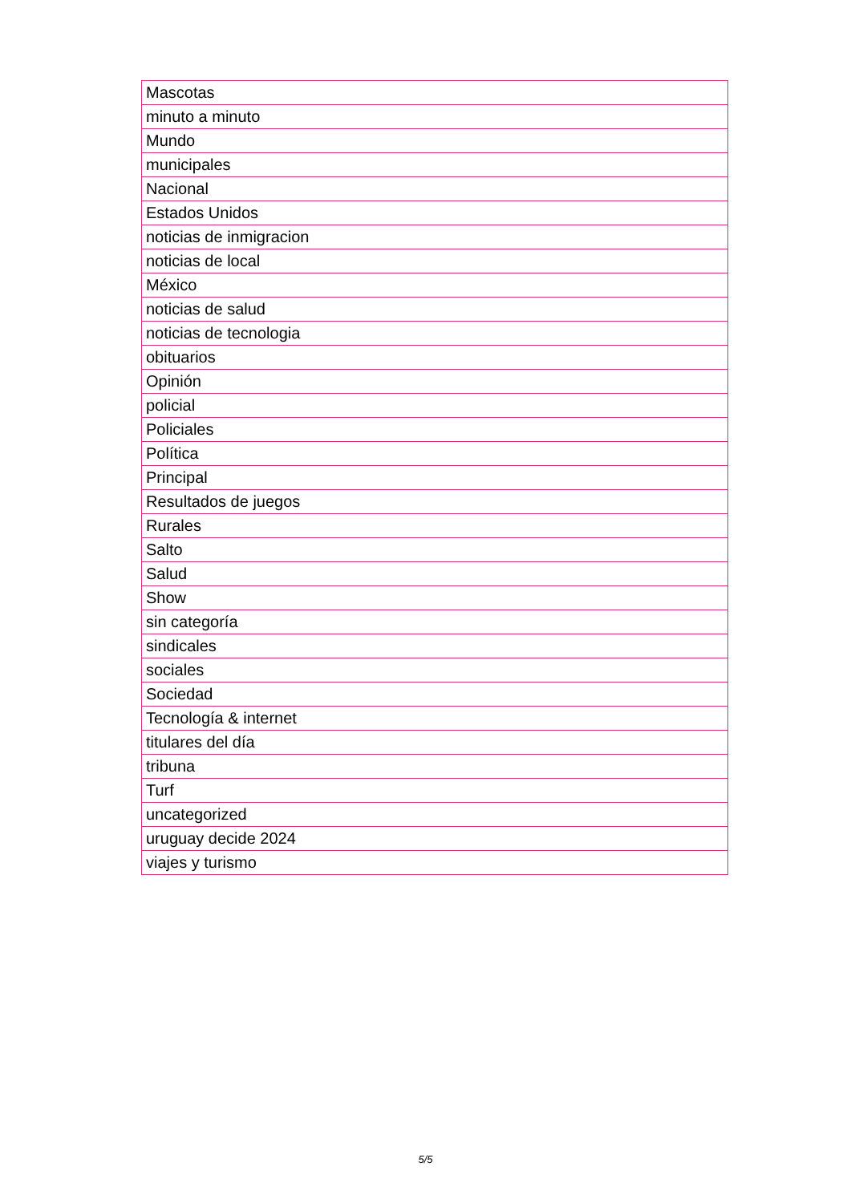| Mascotas |
| minuto a minuto |
| Mundo |
| municipales |
| Nacional |
| Estados Unidos |
| noticias de inmigracion |
| noticias de local |
| México |
| noticias de salud |
| noticias de tecnologia |
| obituarios |
| Opinión |
| policial |
| Policiales |
| Política |
| Principal |
| Resultados de juegos |
| Rurales |
| Salto |
| Salud |
| Show |
| sin categoría |
| sindicales |
| sociales |
| Sociedad |
| Tecnología & internet |
| titulares del día |
| tribuna |
| Turf |
| uncategorized |
| uruguay decide 2024 |
| viajes y turismo |
5/5